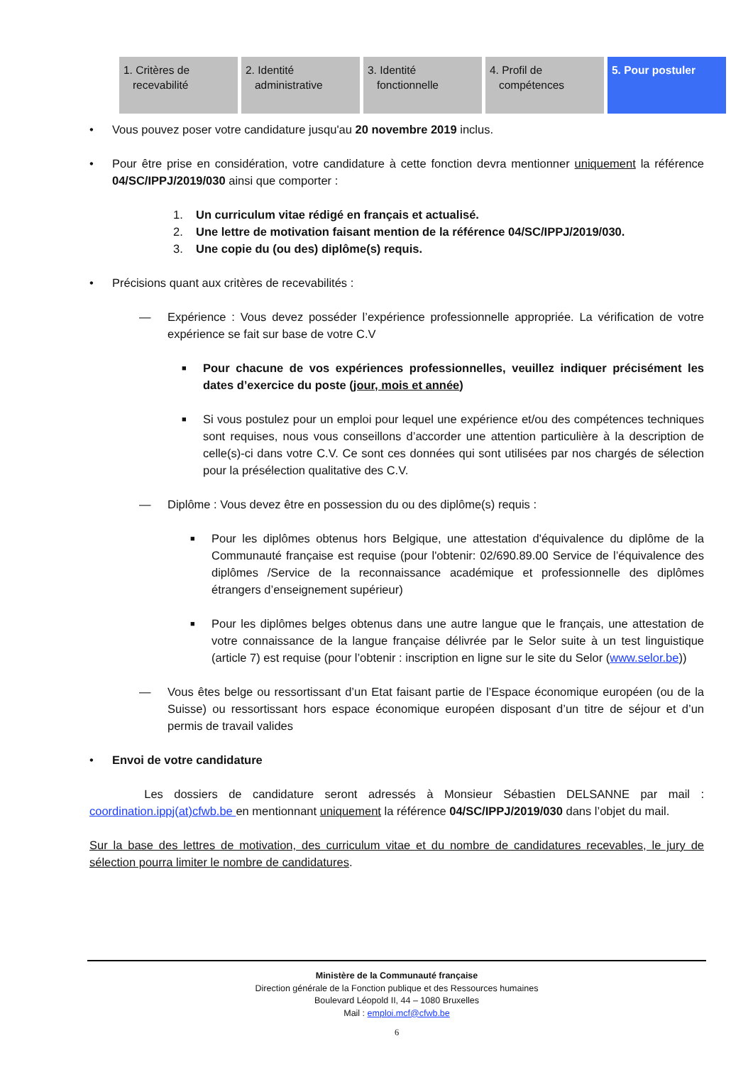| 1. Critères de recevabilité | 2. Identité administrative | 3. Identité fonctionnelle | 4. Profil de compétences | 5. Pour postuler |
• Vous pouvez poser votre candidature jusqu'au 20 novembre 2019 inclus.
• Pour être prise en considération, votre candidature à cette fonction devra mentionner uniquement la référence 04/SC/IPPJ/2019/030 ainsi que comporter :
1. Un curriculum vitae rédigé en français et actualisé.
2. Une lettre de motivation faisant mention de la référence 04/SC/IPPJ/2019/030.
3. Une copie du (ou des) diplôme(s) requis.
• Précisions quant aux critères de recevabilités :
— Expérience : Vous devez posséder l’expérience professionnelle appropriée. La vérification de votre expérience se fait sur base de votre C.V
■
Pour chacune de vos expériences professionnelles, veuillez indiquer précisément les dates d’exercice du poste (jour, mois et année)
■
Si vous postulez pour un emploi pour lequel une expérience et/ou des compétences techniques sont requises, nous vous conseillons d’accorder une attention particulière à la description de celle(s)-ci dans votre C.V. Ce sont ces données qui sont utilisées par nos chargés de sélection pour la présélection qualitative des C.V.
— Diplôme : Vous devez être en possession du ou des diplôme(s) requis :
■
Pour les diplômes obtenus hors Belgique, une attestation d'équivalence du diplôme de la Communauté française est requise (pour l'obtenir: 02/690.89.00 Service de l’équivalence des diplômes /Service de la reconnaissance académique et professionnelle des diplômes étrangers d’enseignement supérieur)
■
Pour les diplômes belges obtenus dans une autre langue que le français, une attestation de votre connaissance de la langue française délivrée par le Selor suite à un test linguistique (article 7) est requise (pour l’obtenir : inscription en ligne sur le site du Selor (www.selor.be))
— Vous êtes belge ou ressortissant d’un Etat faisant partie de l’Espace économique européen (ou de la Suisse) ou ressortissant hors espace économique européen disposant d’un titre de séjour et d’un permis de travail valides
• Envoi de votre candidature
Les dossiers de candidature seront adressés à Monsieur Sébastien DELSANNE par mail : coordination.ippj(at)cfwb.be en mentionnant uniquement la référence 04/SC/IPPJ/2019/030 dans l’objet du mail.
Sur la base des lettres de motivation, des curriculum vitae et du nombre de candidatures recevables, le jury de sélection pourra limiter le nombre de candidatures.
Ministère de la Communauté française
Direction générale de la Fonction publique et des Ressources humaines
Boulevard Léopold II, 44 – 1080 Bruxelles
Mail : emploi.mcf@cfwb.be
6